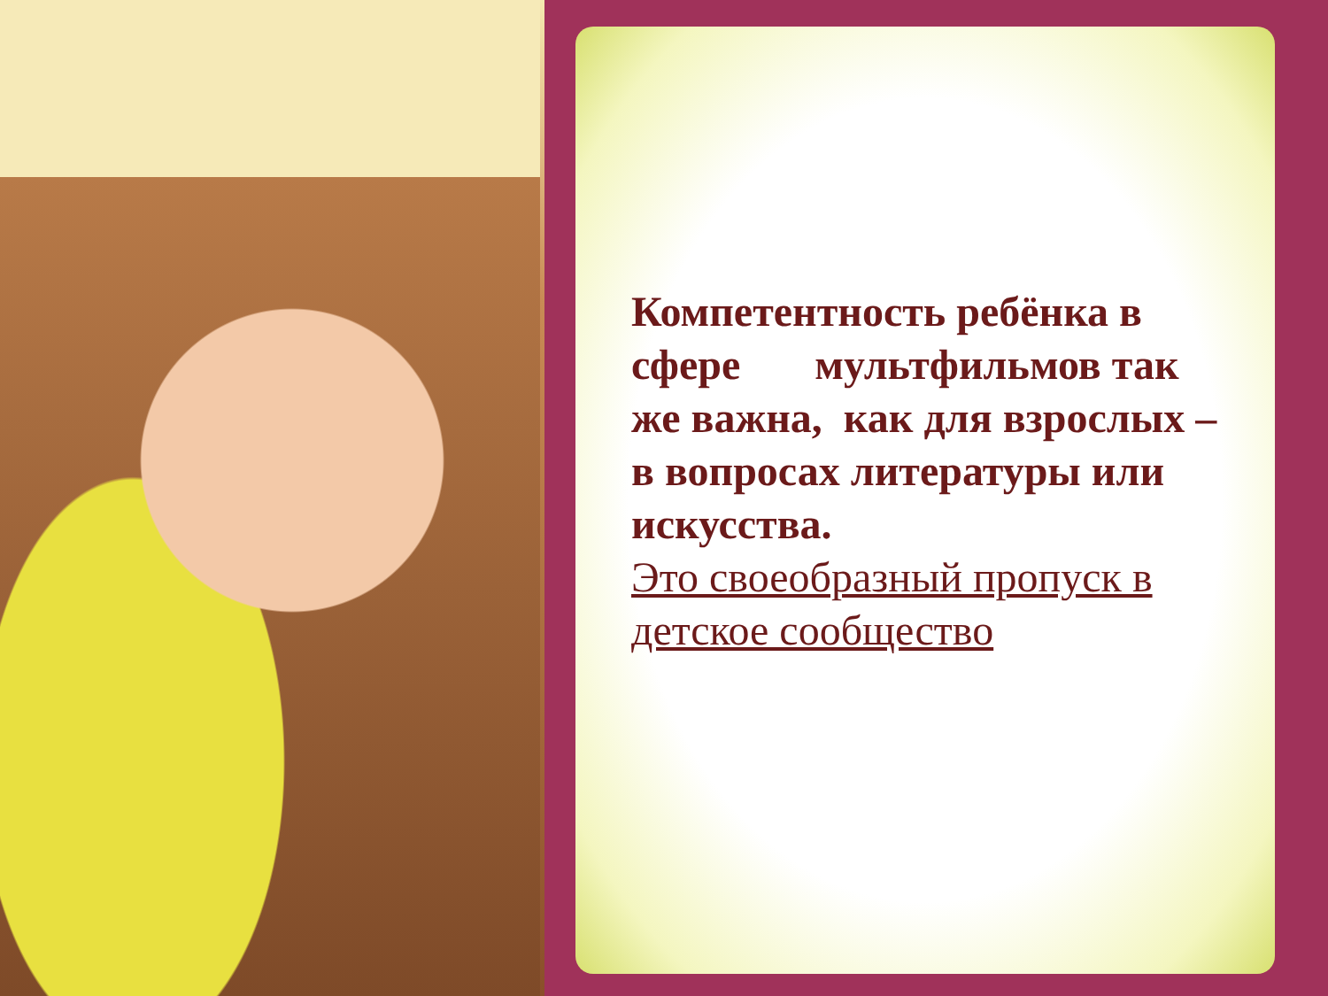Компетентность ребёнка в сфере мультфильмов так же важна, как для взрослых – в вопросах литературы или искусства.
Это своеобразный пропуск в детское сообщество